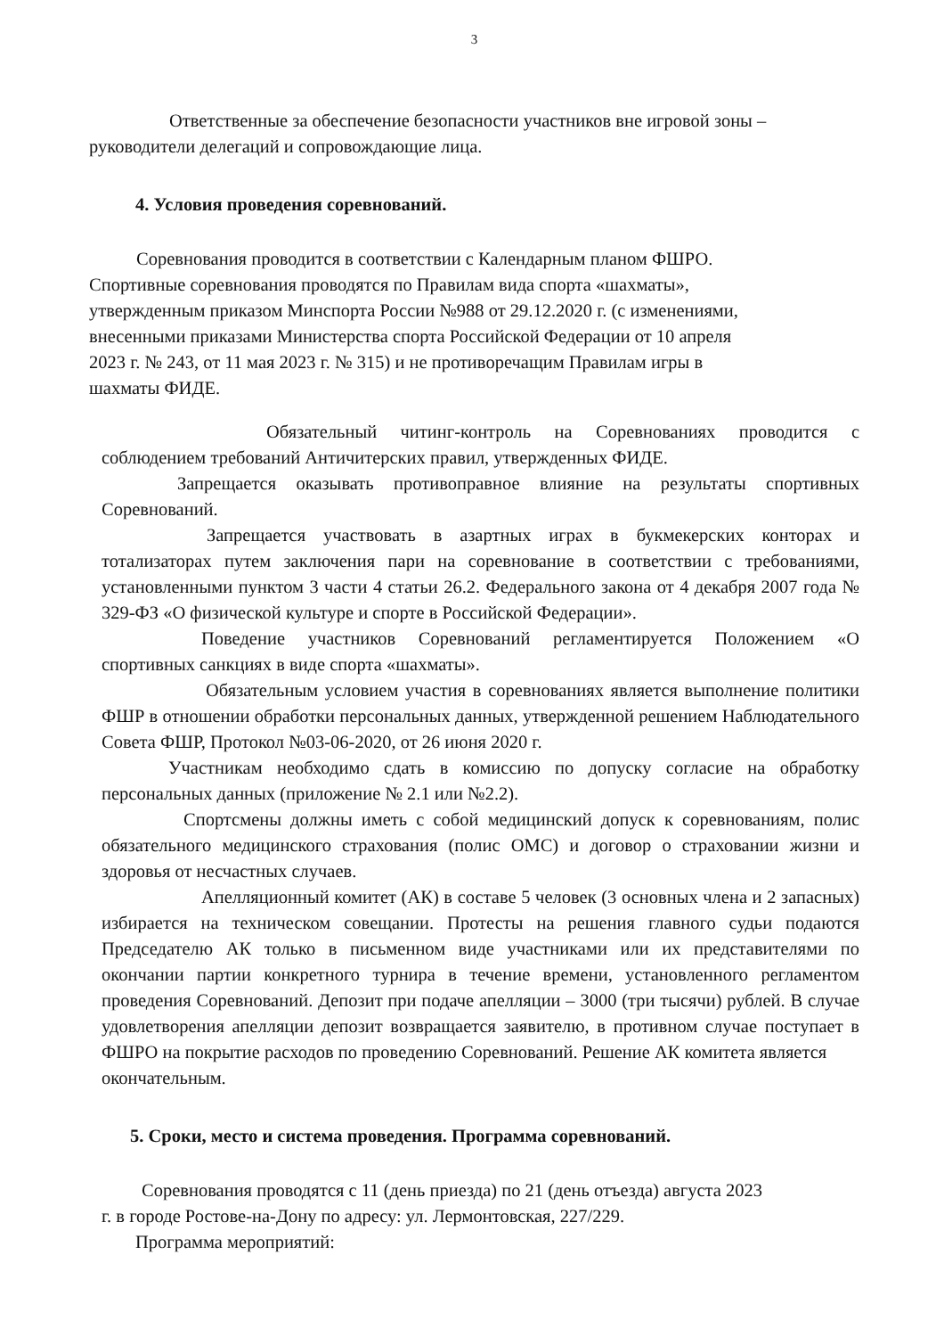3
Ответственные за обеспечение безопасности участников вне игровой зоны – руководители делегаций и сопровождающие лица.
4. Условия проведения соревнований.
Соревнования проводится в соответствии с Календарным планом ФШРО.
Спортивные соревнования проводятся по Правилам вида спорта «шахматы»,
утвержденным приказом Минспорта России №988 от 29.12.2020 г. (с изменениями,
внесенными приказами Министерства спорта Российской Федерации от 10 апреля
2023 г. № 243, от 11 мая 2023 г. № 315) и не противоречащим Правилам игры в
шахматы ФИДЕ.
Обязательный читинг-контроль на Соревнованиях проводится с соблюдением требований Античитерских правил, утвержденных ФИДЕ.
Запрещается оказывать противоправное влияние на результаты спортивных Соревнований.
Запрещается участвовать в азартных играх в букмекерских конторах и тотализаторах путем заключения пари на соревнование в соответствии с требованиями, установленными пунктом 3 части 4 статьи 26.2. Федерального закона от 4 декабря 2007 года № 329-ФЗ «О физической культуре и спорте в Российской Федерации».
Поведение участников Соревнований регламентируется Положением «О спортивных санкциях в виде спорта «шахматы».
Обязательным условием участия в соревнованиях является выполнение политики ФШР в отношении обработки персональных данных, утвержденной решением Наблюдательного Совета ФШР, Протокол №03-06-2020, от 26 июня 2020 г.
Участникам необходимо сдать в комиссию по допуску согласие на обработку персональных данных (приложение № 2.1 или №2.2).
Спортсмены должны иметь с собой медицинский допуск к соревнованиям, полис обязательного медицинского страхования (полис ОМС) и договор о страховании жизни и здоровья от несчастных случаев.
Апелляционный комитет (АК) в составе 5 человек (3 основных члена и 2 запасных) избирается на техническом совещании. Протесты на решения главного судьи подаются Председателю АК только в письменном виде участниками или их представителями по окончании партии конкретного турнира в течение времени, установленного регламентом проведения Соревнований. Депозит при подаче апелляции – 3000 (три тысячи) рублей. В случае удовлетворения апелляции депозит возвращается заявителю, в противном случае поступает в ФШРО на покрытие расходов по проведению Соревнований. Решение АК комитета является
окончательным.
5. Сроки, место и система проведения. Программа соревнований.
Соревнования проводятся с 11 (день приезда) по 21 (день отъезда) августа 2023
г. в городе Ростове-на-Дону по адресу: ул. Лермонтовская, 227/229.
Программа мероприятий: